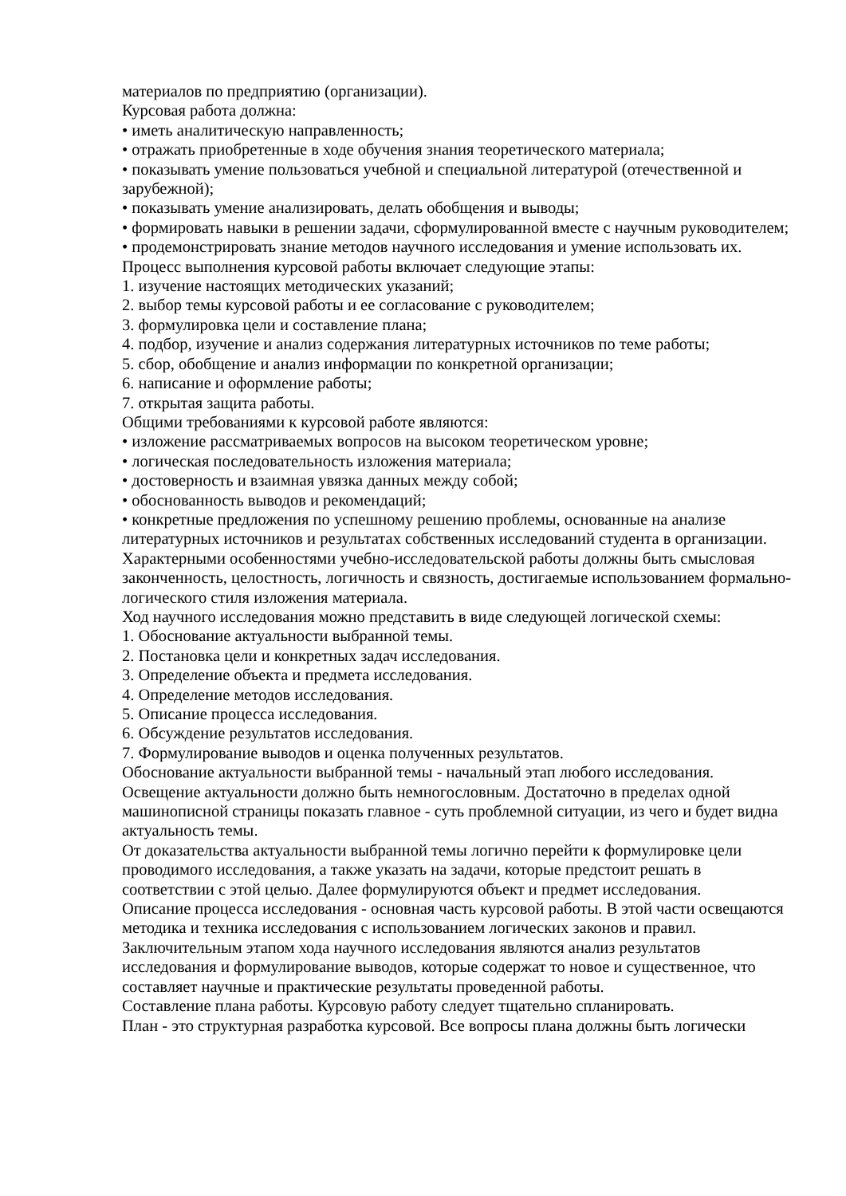материалов по предприятию (организации).
Курсовая работа должна:
• иметь аналитическую направленность;
• отражать приобретенные в ходе обучения знания теоретического материала;
• показывать умение пользоваться учебной и специальной литературой (отечественной и зарубежной);
• показывать умение анализировать, делать обобщения и выводы;
• формировать навыки в решении задачи, сформулированной вместе с научным руководителем;
• продемонстрировать знание методов научного исследования и умение использовать их.
Процесс выполнения курсовой работы включает следующие этапы:
1. изучение настоящих методических указаний;
2. выбор темы курсовой работы и ее согласование с руководителем;
3. формулировка цели и составление плана;
4. подбор, изучение и анализ содержания литературных источников по теме работы;
5. сбор, обобщение и анализ информации по конкретной организации;
6. написание и оформление работы;
7. открытая защита работы.
Общими требованиями к курсовой работе являются:
• изложение рассматриваемых вопросов на высоком теоретическом уровне;
• логическая последовательность изложения материала;
• достоверность и взаимная увязка данных между собой;
• обоснованность выводов и рекомендаций;
• конкретные предложения по успешному решению проблемы, основанные на анализе литературных источников и результатах собственных исследований студента в организации.
Характерными особенностями учебно-исследовательской работы должны быть смысловая законченность, целостность, логичность и связность, достигаемые использованием формально-логического стиля изложения материала.
Ход научного исследования можно представить в виде следующей логической схемы:
1. Обоснование актуальности выбранной темы.
2. Постановка цели и конкретных задач исследования.
3. Определение объекта и предмета исследования.
4. Определение методов исследования.
5. Описание процесса исследования.
6. Обсуждение результатов исследования.
7. Формулирование выводов и оценка полученных результатов.
Обоснование актуальности выбранной темы - начальный этап любого исследования. Освещение актуальности должно быть немногословным. Достаточно в пределах одной машинописной страницы показать главное - суть проблемной ситуации, из чего и будет видна актуальность темы.
От доказательства актуальности выбранной темы логично перейти к формулировке цели проводимого исследования, а также указать на задачи, которые предстоит решать в соответствии с этой целью. Далее формулируются объект и предмет исследования.
Описание процесса исследования - основная часть курсовой работы. В этой части освещаются методика и техника исследования с использованием логических законов и правил.
Заключительным этапом хода научного исследования являются анализ результатов исследования и формулирование выводов, которые содержат то новое и существенное, что составляет научные и практические результаты проведенной работы.
Составление плана работы. Курсовую работу следует тщательно спланировать.
План - это структурная разработка курсовой. Все вопросы плана должны быть логически